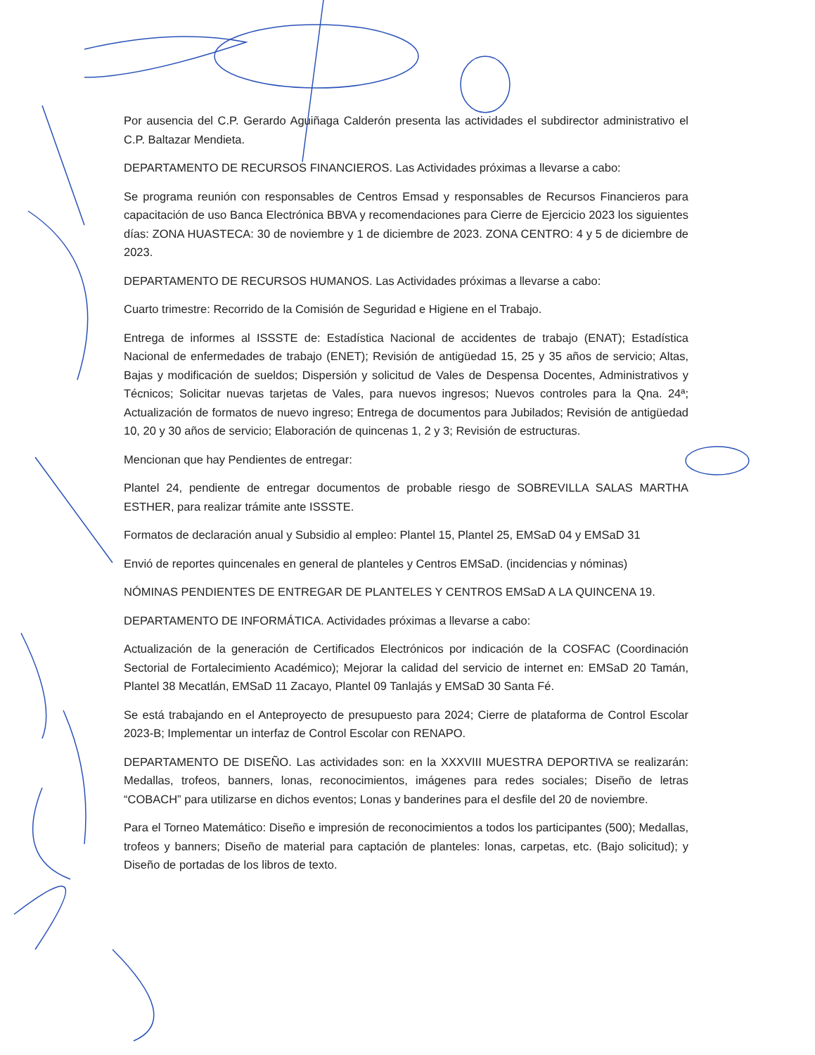Por ausencia del C.P. Gerardo Aguiñaga Calderón presenta las actividades el subdirector administrativo el C.P. Baltazar Mendieta.
DEPARTAMENTO DE RECURSOS FINANCIEROS. Las Actividades próximas a llevarse a cabo:
Se programa reunión con responsables de Centros Emsad y responsables de Recursos Financieros para capacitación de uso Banca Electrónica BBVA y recomendaciones para Cierre de Ejercicio 2023 los siguientes días: ZONA HUASTECA: 30 de noviembre y 1 de diciembre de 2023. ZONA CENTRO: 4 y 5 de diciembre de 2023.
DEPARTAMENTO DE RECURSOS HUMANOS. Las Actividades próximas a llevarse a cabo:
Cuarto trimestre: Recorrido de la Comisión de Seguridad e Higiene en el Trabajo.
Entrega de informes al ISSSTE de: Estadística Nacional de accidentes de trabajo (ENAT); Estadística Nacional de enfermedades de trabajo (ENET); Revisión de antigüedad 15, 25 y 35 años de servicio; Altas, Bajas y modificación de sueldos; Dispersión y solicitud de Vales de Despensa Docentes, Administrativos y Técnicos; Solicitar nuevas tarjetas de Vales, para nuevos ingresos; Nuevos controles para la Qna. 24ª; Actualización de formatos de nuevo ingreso; Entrega de documentos para Jubilados; Revisión de antigüedad 10, 20 y 30 años de servicio; Elaboración de quincenas 1, 2 y 3; Revisión de estructuras.
Mencionan que hay Pendientes de entregar:
Plantel 24, pendiente de entregar documentos de probable riesgo de SOBREVILLA SALAS MARTHA ESTHER, para realizar trámite ante ISSSTE.
Formatos de declaración anual y Subsidio al empleo: Plantel 15, Plantel 25, EMSaD 04 y EMSaD 31
Envió de reportes quincenales en general de planteles y Centros EMSaD. (incidencias y nóminas)
NÓMINAS PENDIENTES DE ENTREGAR DE PLANTELES Y CENTROS EMSaD A LA QUINCENA 19.
DEPARTAMENTO DE INFORMÁTICA. Actividades próximas a llevarse a cabo:
Actualización de la generación de Certificados Electrónicos por indicación de la COSFAC (Coordinación Sectorial de Fortalecimiento Académico); Mejorar la calidad del servicio de internet en: EMSaD 20 Tamán, Plantel 38 Mecatlán, EMSaD 11 Zacayo, Plantel 09 Tanlajás y EMSaD 30 Santa Fé.
Se está trabajando en el Anteproyecto de presupuesto para 2024; Cierre de plataforma de Control Escolar 2023-B; Implementar un interfaz de Control Escolar con RENAPO.
DEPARTAMENTO DE DISEÑO. Las actividades son: en la XXXVIII MUESTRA DEPORTIVA se realizarán: Medallas, trofeos, banners, lonas, reconocimientos, imágenes para redes sociales; Diseño de letras “COBACH” para utilizarse en dichos eventos; Lonas y banderines para el desfile del 20 de noviembre.
Para el Torneo Matemático: Diseño e impresión de reconocimientos a todos los participantes (500); Medallas, trofeos y banners; Diseño de material para captación de planteles: lonas, carpetas, etc. (Bajo solicitud); y Diseño de portadas de los libros de texto.